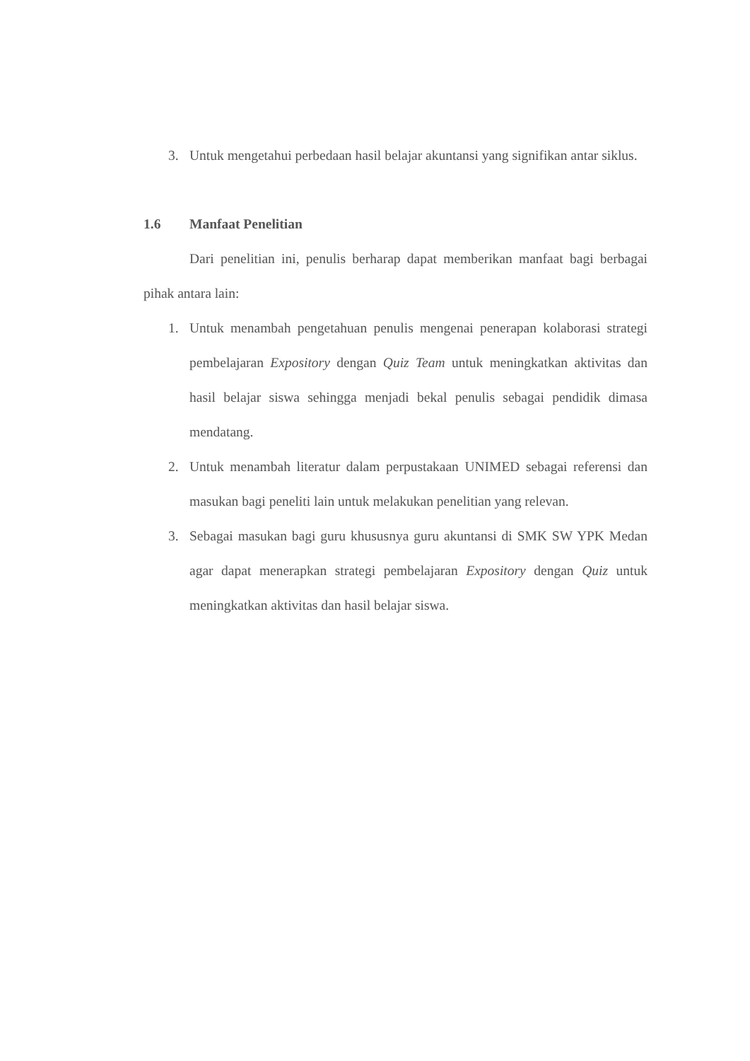3. Untuk mengetahui perbedaan hasil belajar akuntansi yang signifikan antar siklus.
1.6 Manfaat Penelitian
Dari penelitian ini, penulis berharap dapat memberikan manfaat bagi berbagai pihak antara lain:
1. Untuk menambah pengetahuan penulis mengenai penerapan kolaborasi strategi pembelajaran Expository dengan Quiz Team untuk meningkatkan aktivitas dan hasil belajar siswa sehingga menjadi bekal penulis sebagai pendidik dimasa mendatang.
2. Untuk menambah literatur dalam perpustakaan UNIMED sebagai referensi dan masukan bagi peneliti lain untuk melakukan penelitian yang relevan.
3. Sebagai masukan bagi guru khususnya guru akuntansi di SMK SW YPK Medan agar dapat menerapkan strategi pembelajaran Expository dengan Quiz untuk meningkatkan aktivitas dan hasil belajar siswa.